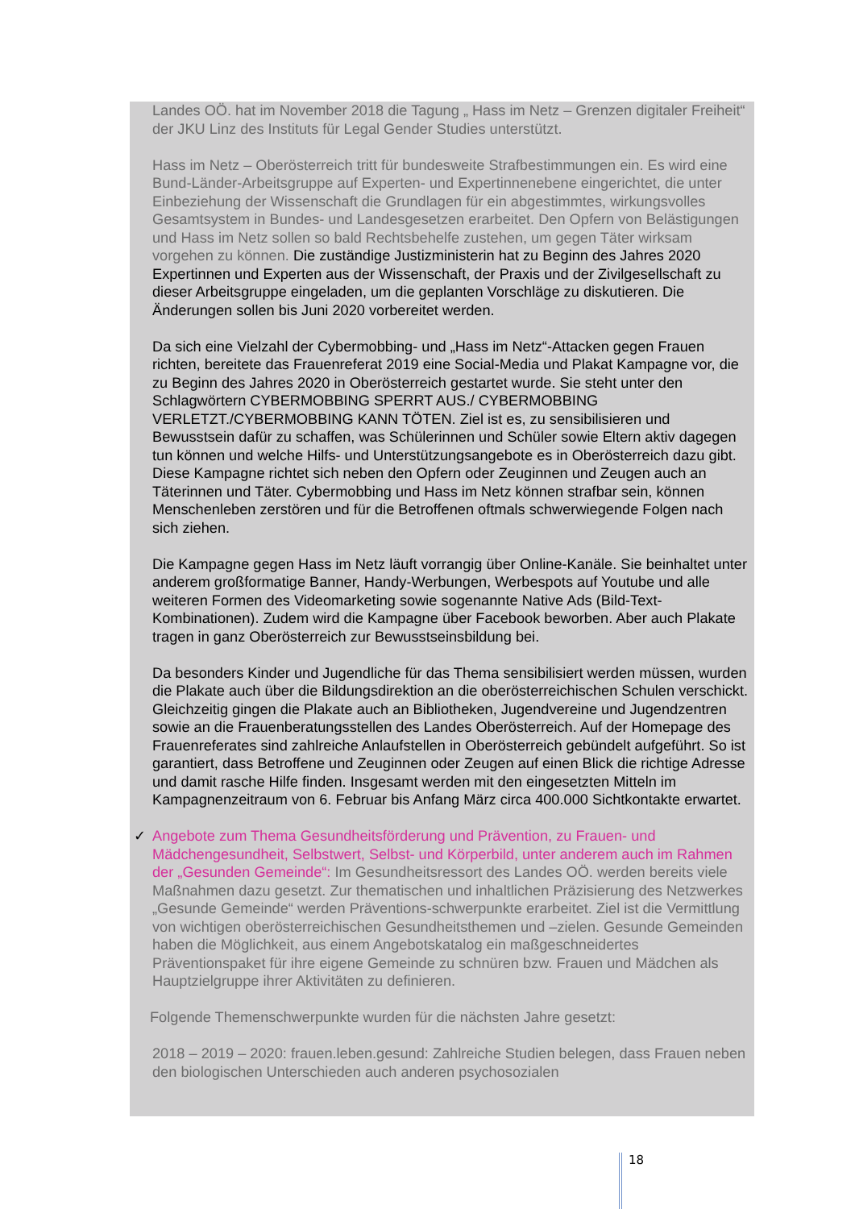Landes OÖ. hat im November 2018 die Tagung „ Hass im Netz – Grenzen digitaler Freiheit“ der JKU Linz des Instituts für Legal Gender Studies unterstützt.
Hass im Netz – Oberösterreich tritt für bundesweite Strafbestimmungen ein. Es wird eine Bund-Länder-Arbeitsgruppe auf Experten- und Expertinnenebene eingerichtet, die unter Einbeziehung der Wissenschaft die Grundlagen für ein abgestimmtes, wirkungsvolles Gesamtsystem in Bundes- und Landesgesetzen erarbeitet. Den Opfern von Belästigungen und Hass im Netz sollen so bald Rechtsbehelfe zustehen, um gegen Täter wirksam vorgehen zu können. Die zuständige Justizministerin hat zu Beginn des Jahres 2020 Expertinnen und Experten aus der Wissenschaft, der Praxis und der Zivilgesellschaft zu dieser Arbeitsgruppe eingeladen, um die geplanten Vorschläge zu diskutieren. Die Änderungen sollen bis Juni 2020 vorbereitet werden.
Da sich eine Vielzahl der Cybermobbing- und „Hass im Netz“-Attacken gegen Frauen richten, bereitete das Frauenreferat 2019 eine Social-Media und Plakat Kampagne vor, die zu Beginn des Jahres 2020 in Oberösterreich gestartet wurde. Sie steht unter den Schlagwörtern CYBERMOBBING SPERRT AUS./ CYBERMOBBING VERLETZT./CYBERMOBBING KANN TÖTEN. Ziel ist es, zu sensibilisieren und Bewusstsein dafür zu schaffen, was Schülerinnen und Schüler sowie Eltern aktiv dagegen tun können und welche Hilfs- und Unterstützungsangebote es in Oberösterreich dazu gibt. Diese Kampagne richtet sich neben den Opfern oder Zeuginnen und Zeugen auch an Täterinnen und Täter. Cybermobbing und Hass im Netz können strafbar sein, können Menschenleben zerstören und für die Betroffenen oftmals schwerwiegende Folgen nach sich ziehen.
Die Kampagne gegen Hass im Netz läuft vorrangig über Online-Kanäle. Sie beinhaltet unter anderem großformatige Banner, Handy-Werbungen, Werbespots auf Youtube und alle weiteren Formen des Videomarketing sowie sogenannte Native Ads (Bild-Text-Kombinationen). Zudem wird die Kampagne über Facebook beworben. Aber auch Plakate tragen in ganz Oberösterreich zur Bewusstseinsbildung bei.
Da besonders Kinder und Jugendliche für das Thema sensibilisiert werden müssen, wurden die Plakate auch über die Bildungsdirektion an die oberösterreichischen Schulen verschickt. Gleichzeitig gingen die Plakate auch an Bibliotheken, Jugendvereine und Jugendzentren sowie an die Frauenberatungsstellen des Landes Oberösterreich. Auf der Homepage des Frauenreferates sind zahlreiche Anlaufstellen in Oberösterreich gebündelt aufgeführt. So ist garantiert, dass Betroffene und Zeuginnen oder Zeugen auf einen Blick die richtige Adresse und damit rasche Hilfe finden. Insgesamt werden mit den eingesetzten Mitteln im Kampagnenzeitraum von 6. Februar bis Anfang März circa 400.000 Sichtkontakte erwartet.
✓ Angebote zum Thema Gesundheitsförderung und Prävention, zu Frauen- und Mädchengesundheit, Selbstwert, Selbst- und Körperbild, unter anderem auch im Rahmen der „Gesunden Gemeinde“: Im Gesundheitsressort des Landes OÖ. werden bereits viele Maßnahmen dazu gesetzt. Zur thematischen und inhaltlichen Präzisierung des Netzwerkes „Gesunde Gemeinde“ werden Präventions-schwerpunkte erarbeitet. Ziel ist die Vermittlung von wichtigen oberösterreichischen Gesundheitsthemen und –zielen. Gesunde Gemeinden haben die Möglichkeit, aus einem Angebotskatalog ein maßgeschneidertes Präventionspaket für ihre eigene Gemeinde zu schnüren bzw. Frauen und Mädchen als Hauptzielgruppe ihrer Aktivitäten zu definieren.
Folgende Themenschwerpunkte wurden für die nächsten Jahre gesetzt:
2018 – 2019 – 2020: frauen.leben.gesund: Zahlreiche Studien belegen, dass Frauen neben den biologischen Unterschieden auch anderen psychosozialen
18